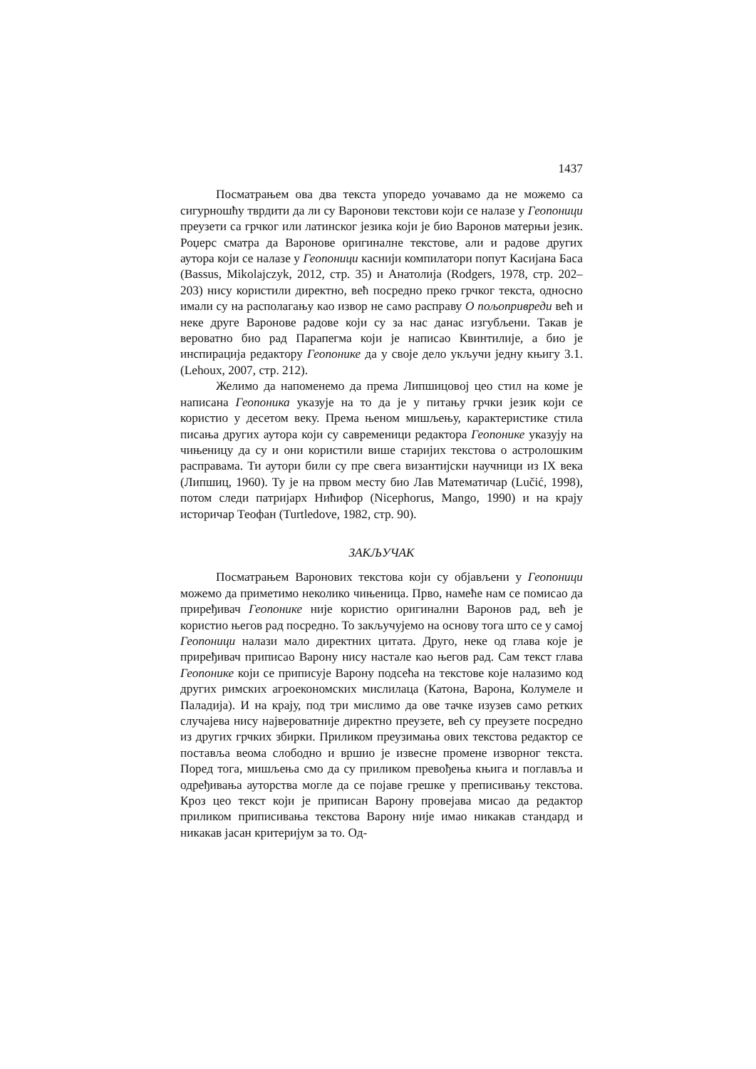1437
Посматрањем ова два текста упоредо уочавамо да не можемо са сигурношћу тврдити да ли су Варонови текстови који се налазе у Геопоници преузети са грчког или латинског језика који је био Варонов матерњи језик. Роџерс сматра да Варонове оригиналне текстове, али и радове других аутора који се налазе у Геопоници каснији компилатори попут Касијана Баса (Bassus, Mikolajczyk, 2012, стр. 35) и Анатолија (Rodgers, 1978, стр. 202–203) нису користили директно, већ посредно преко грчког текста, односно имали су на располагању као извор не само расправу О пољопривреди већ и неке друге Варонове радове који су за нас данас изгубљени. Такав је вероватно био рад Парапегма који је написао Квинтилије, а био је инспирација редактору Геопонике да у своје дело укључи једну књигу 3.1. (Lehoux, 2007, стр. 212).
Желимо да напоменемо да према Липшицовој цео стил на коме је написана Геопоника указује на то да је у питању грчки језик који се користио у десетом веку. Према њеном мишљењу, карактеристике стила писања других аутора који су савременици редактора Геопонике указују на чињеницу да су и они користили више старијих текстова о астролошким расправама. Ти аутори били су пре свега византијски научници из IX века (Липшиц, 1960). Ту је на првом месту био Лав Математичар (Lučić, 1998), потом следи патријарх Нићифор (Nicephorus, Mango, 1990) и на крају историчар Теофан (Turtledove, 1982, стр. 90).
ЗАКЉУЧАК
Посматрањем Варонових текстова који су објављени у Геопоници можемо да приметимо неколико чињеница. Прво, намеће нам се помисао да приређивач Геопонике није користио оригинални Варонов рад, већ је користио његов рад посредно. То закључујемо на основу тога што се у самој Геопоници налази мало директних цитата. Друго, неке од глава које је приређивач приписао Варону нису настале као његов рад. Сам текст глава Геопонике који се приписује Варону подсећа на текстове које налазимо код других римских агроекономских мислилаца (Катона, Варона, Колумеле и Паладија). И на крају, под три мислимо да ове тачке изузев само ретких случајева нису највероватније директно преузете, већ су преузете посредно из других грчких збирки. Приликом преузимања ових текстова редактор се постављa веома слободно и вршио је извесне промене изворног текста. Поред тога, мишљења смо да су приликом превођења књига и поглавља и одређивања ауторства могле да се појаве грешке у преписивању текстова. Кроз цео текст који је приписан Варону провејава мисао да редактор приликом приписивања текстова Варону није имао никакав стандард и никакав јасан критеријум за то. Од-